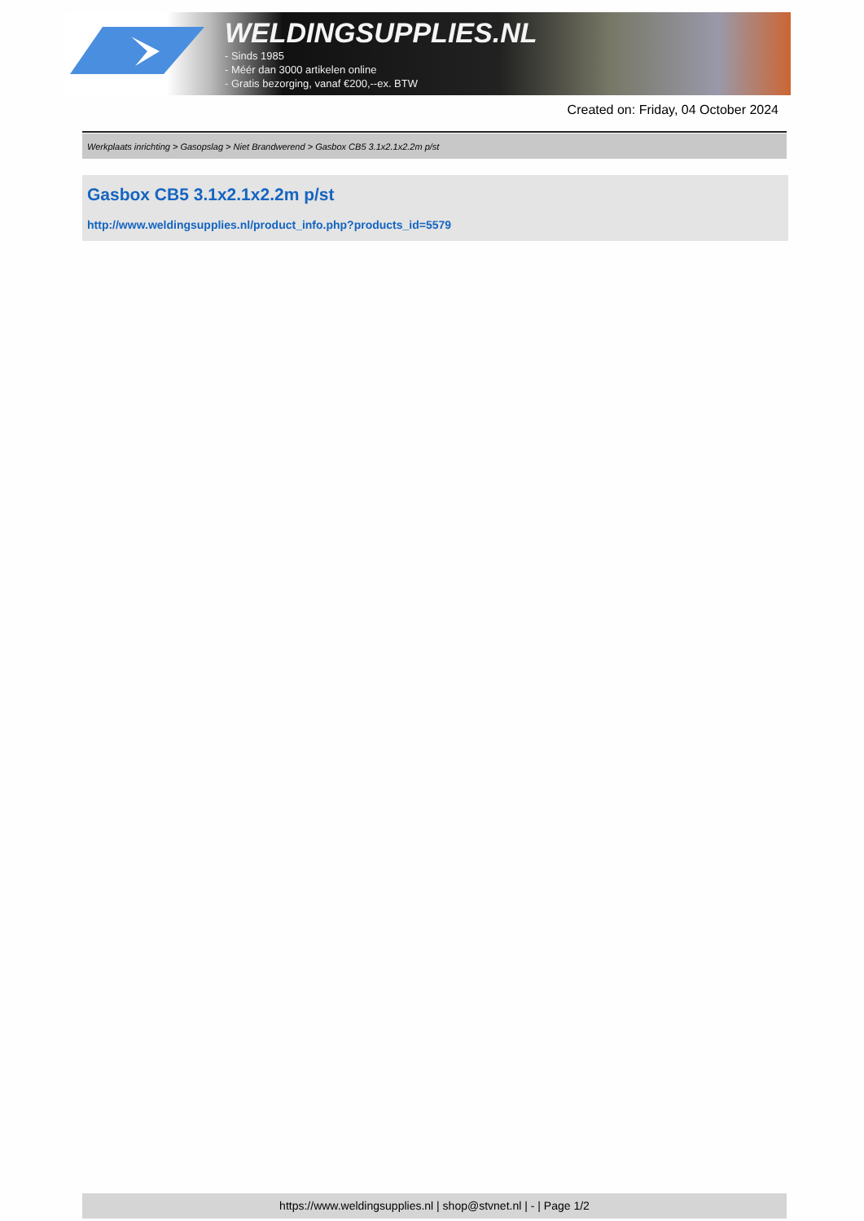WELDINGSUPPLIES.NL
- Sinds 1985
- Méér dan 3000 artikelen online
- Gratis bezorging, vanaf €200,--ex. BTW
Created on: Friday, 04 October 2024
Werkplaats inrichting > Gasopslag > Niet Brandwerend > Gasbox CB5 3.1x2.1x2.2m p/st
Gasbox CB5 3.1x2.1x2.2m p/st
http://www.weldingsupplies.nl/product_info.php?products_id=5579
https://www.weldingsupplies.nl | shop@stvnet.nl | - | Page 1/2